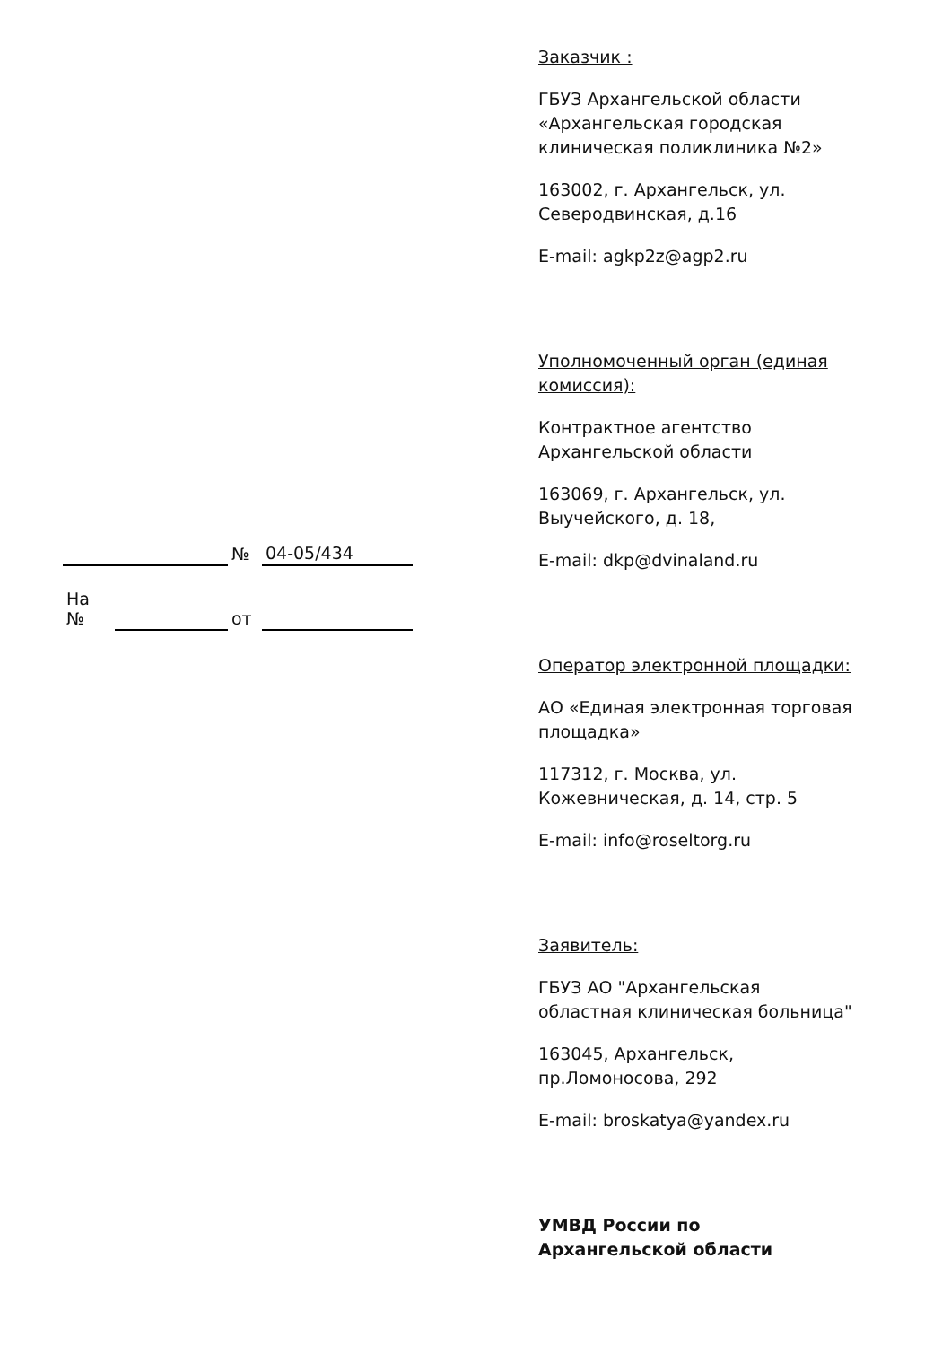Заказчик :
ГБУЗ Архангельской области «Архангельская городская клиническая поликлиника №2»
163002, г. Архангельск, ул. Северодвинская, д.16
E-mail: agkp2z@agp2.ru
Уполномоченный орган (единая комиссия):
Контрактное агентство Архангельской области
163069, г. Архангельск, ул. Выучейского, д. 18,
E-mail: dkp@dvinaland.ru
Оператор электронной площадки:
АО «Единая электронная торговая площадка»
117312, г. Москва, ул. Кожевническая, д. 14, стр. 5
E-mail: info@roseltorg.ru
Заявитель:
ГБУЗ АО "Архангельская областная клиническая больница"
163045, Архангельск, пр.Ломоносова, 292
E-mail: broskatya@yandex.ru
УМВД России по Архангельской области
| | | № | 04-05/434 |
| На № | | от | |